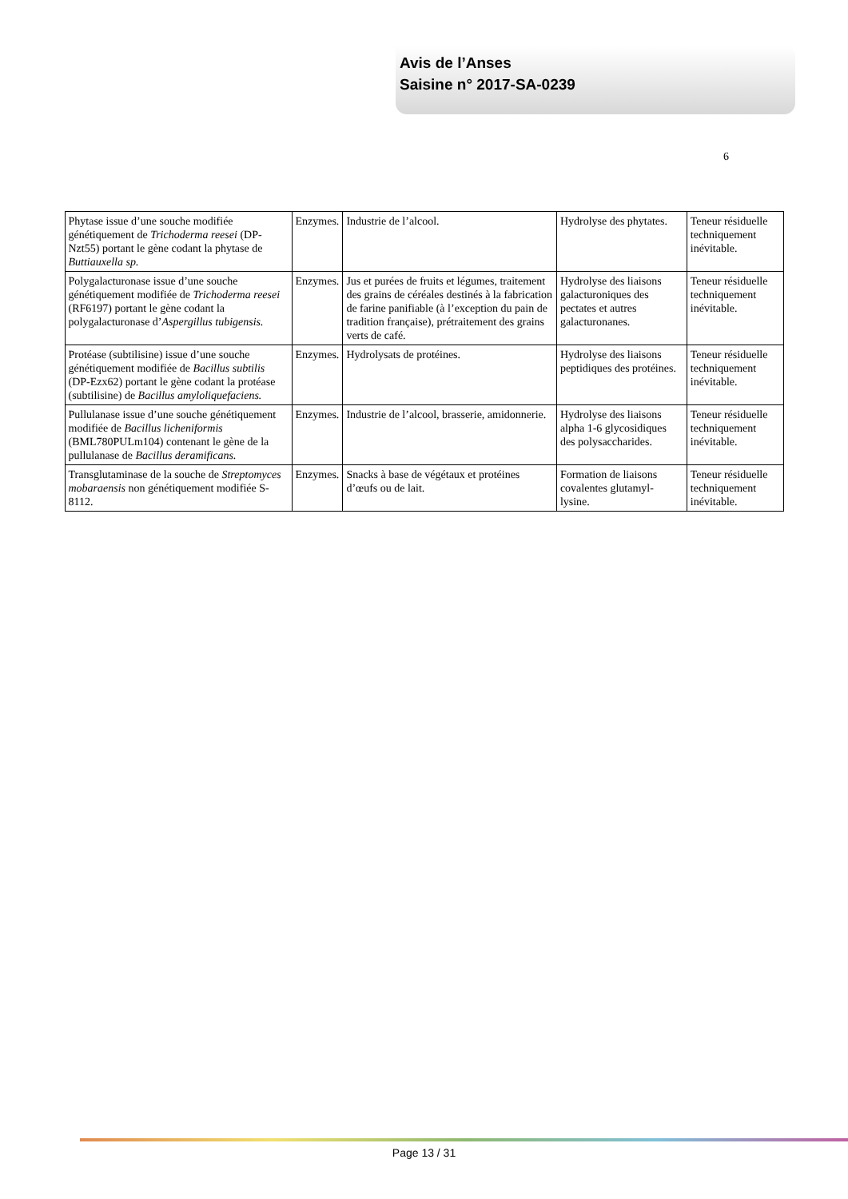Avis de l’Anses
Saisine n° 2017-SA-0239
6
| Phytase issue d’une souche modifiée génétiquement de Trichoderma reesei (DP-Nzt55) portant le gène codant la phytase de Buttiauxella sp. | Enzymes. | Industrie de l’alcool. | Hydrolyse des phytates. | Teneur résiduelle techniquement inévitable. |
| Polygalacturonase issue d’une souche génétiquement modifiée de Trichoderma reesei (RF6197) portant le gène codant la polygalacturonase d’ Aspergillus tubigensis. | Enzymes. | Jus et purées de fruits et légumes, traitement des grains de céréales destinés à la fabrication de farine panifiable (à l’exception du pain de tradition française), prétraitement des grains verts de café. | Hydrolyse des liaisons galacturoniques des pectates et autres galacturonanes. | Teneur résiduelle techniquement inévitable. |
| Protéase (subtilisine) issue d’une souche génétiquement modifiée de Bacillus subtilis (DP-Ezx62) portant le gène codant la protéase (subtilisine) de Bacillus amyloliquefaciens. | Enzymes. | Hydrolysats de protéines. | Hydrolyse des liaisons peptidiques des protéines. | Teneur résiduelle techniquement inévitable. |
| Pullulanase issue d’une souche génétiquement modifiée de Bacillus licheniformis (BML780PULm104) contenant le gène de la pullulanase de Bacillus deramificans. | Enzymes. | Industrie de l’alcool, brasserie, amidonnerie. | Hydrolyse des liaisons alpha 1-6 glycosidiques des polysaccharides. | Teneur résiduelle techniquement inévitable. |
| Transglutaminase de la souche de Streptomyces mobaraensis non génétiquement modifiée S-8112. | Enzymes. | Snacks à base de végétaux et protéines d’œufs ou de lait. | Formation de liaisons covalentes glutamyl-lysine. | Teneur résiduelle techniquement inévitable. |
Page 13 / 31